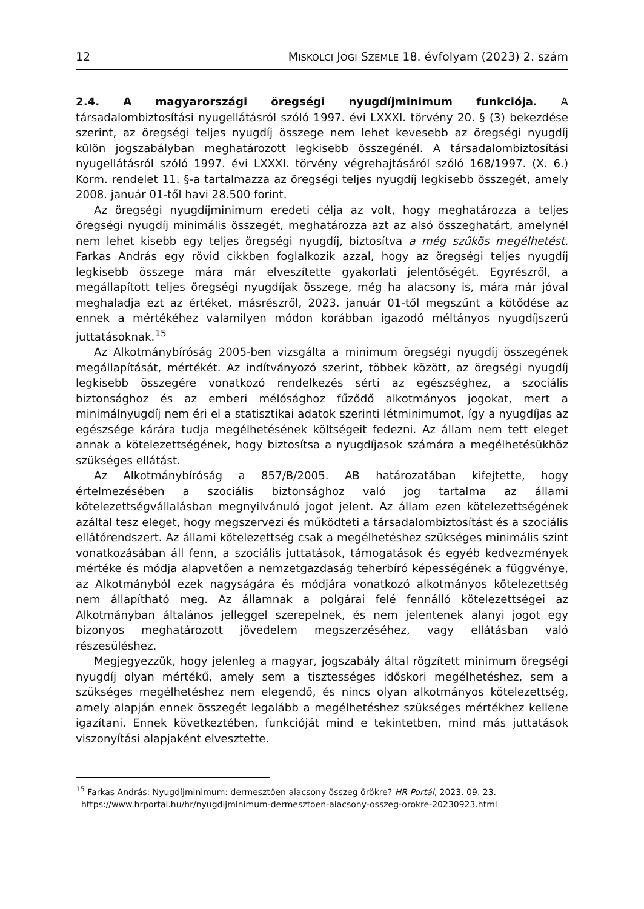12 MISKOLCI JOGI SZEMLE 18. évfolyam (2023) 2. szám
2.4. A magyarországi öregségi nyugdíjminimum funkciója. A társadalombiztosítási nyugellátásról szóló 1997. évi LXXXI. törvény 20. § (3) bekezdése szerint, az öregségi teljes nyugdíj összege nem lehet kevesebb az öregségi nyugdíj külön jogszabályban meghatározott legkisebb összegénél. A társadalombiztosítási nyugellátásról szóló 1997. évi LXXXI. törvény végrehajtásáról szóló 168/1997. (X. 6.) Korm. rendelet 11. §-a tartalmazza az öregségi teljes nyugdíj legkisebb összegét, amely 2008. január 01-től havi 28.500 forint.
Az öregségi nyugdíjminimum eredeti célja az volt, hogy meghatározza a teljes öregségi nyugdíj minimális összegét, meghatározza azt az alsó összeghatárt, amelynél nem lehet kisebb egy teljes öregségi nyugdíj, biztosítva a még szűkös megélhetést. Farkas András egy rövid cikkben foglalkozik azzal, hogy az öregségi teljes nyugdíj legkisebb összege mára már elveszítette gyakorlati jelentőségét. Egyrészről, a megállapított teljes öregségi nyugdíjak összege, még ha alacsony is, mára már jóval meghaladja ezt az értéket, másrészről, 2023. január 01-től megszűnt a kötődése az ennek a mértékéhez valamilyen módon korábban igazodó méltányos nyugdíjszerű juttatásoknak.<sup>15</sup>
Az Alkotmánybíróság 2005-ben vizsgálta a minimum öregségi nyugdíj összegének megállapítását, mértékét. Az indítványozó szerint, többek között, az öregségi nyugdíj legkisebb összegére vonatkozó rendelkezés sérti az egészséghez, a szociális biztonsághoz és az emberi mélósághoz fűződő alkotmányos jogokat, mert a minimálnyugdíj nem éri el a statisztikai adatok szerinti létminimumot, így a nyugdíjas az egészsége kárára tudja megélhetésének költségeit fedezni. Az állam nem tett eleget annak a kötelezettségének, hogy biztosítsa a nyugdíjasok számára a megélhetésükhöz szükséges ellátást.
Az Alkotmánybíróság a 857/B/2005. AB határozatában kifejtette, hogy értelmezésében a szociális biztonsághoz való jog tartalma az állami kötelezettségvállalásban megnyilvánuló jogot jelent. Az állam ezen kötelezettségének azáltal tesz eleget, hogy megszervezi és működteti a társadalombiztosítást és a szociális ellátórendszert. Az állami kötelezettség csak a megélhetéshez szükséges minimális szint vonatkozásában áll fenn, a szociális juttatások, támogatások és egyéb kedvezmények mértéke és módja alapvetően a nemzetgazdaság teherbíró képességének a függvénye, az Alkotmányból ezek nagyságára és módjára vonatkozó alkotmányos kötelezettség nem állapítható meg. Az államnak a polgárai felé fennálló kötelezettségei az Alkotmányban általános jelleggel szerepelnek, és nem jelentenek alanyi jogot egy bizonyos meghatározott jövedelem megszerzéséhez, vagy ellátásban való részesüléshez.
Megjegyezzük, hogy jelenleg a magyar, jogszabály által rögzített minimum öregségi nyugdíj olyan mértékű, amely sem a tisztességes időskori megélhetéshez, sem a szükséges megélhetéshez nem elegendő, és nincs olyan alkotmányos kötelezettség, amely alapján ennek összegét legalább a megélhetéshez szükséges mértékhez kellene igazítani. Ennek következtében, funkcióját mind e tekintetben, mind más juttatások viszonyítási alapjaként elvesztette.
<sup>15</sup> Farkas András: Nyugdíjminimum: dermesztően alacsony összeg örökre? HR Portál, 2023. 09. 23.
https://www.hrportal.hu/hr/nyugdijminimum-dermesztoen-alacsony-osszeg-orokre-20230923.html